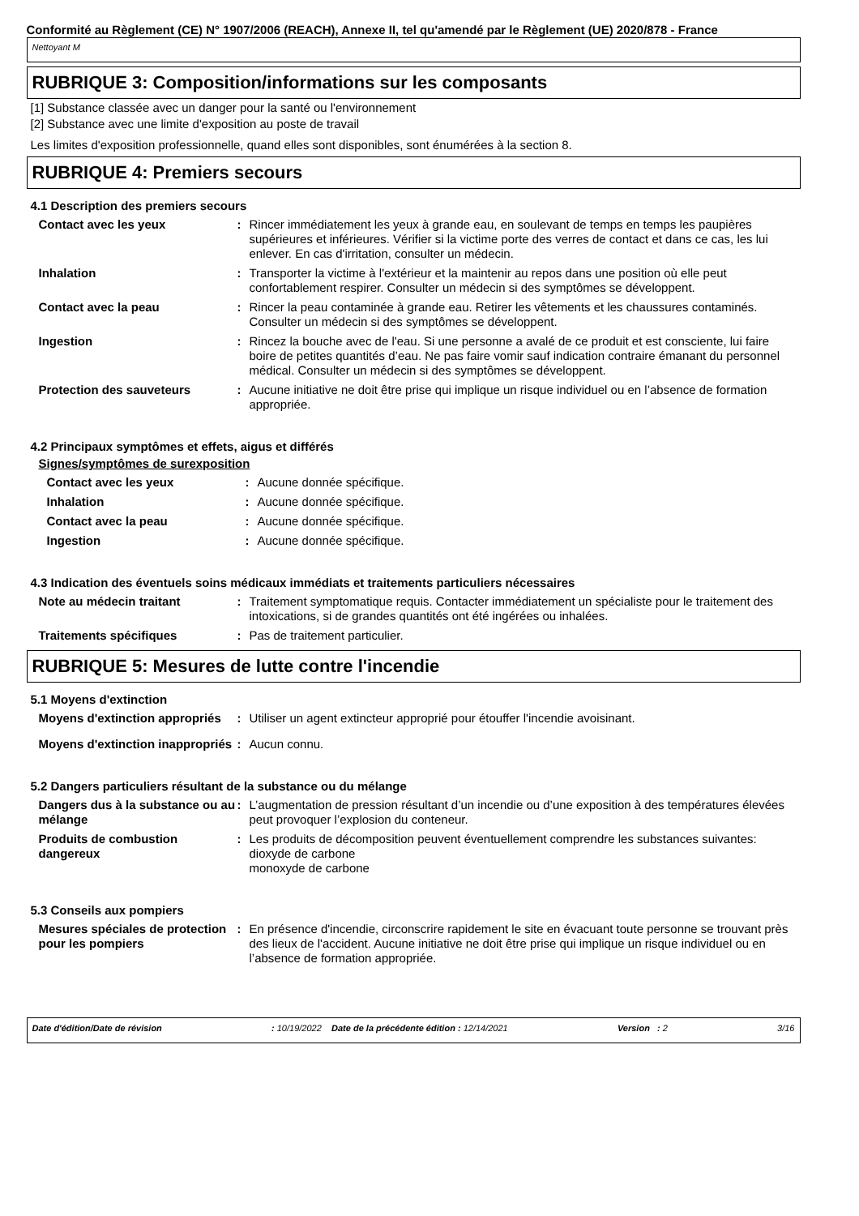Conformité au Règlement (CE) N° 1907/2006 (REACH), Annexe II, tel qu'amendé par le Règlement (UE) 2020/878 - France
Nettoyant M
RUBRIQUE 3: Composition/informations sur les composants
[1] Substance classée avec un danger pour la santé ou l'environnement
[2] Substance avec une limite d'exposition au poste de travail
Les limites d'exposition professionnelle, quand elles sont disponibles, sont énumérées à la section 8.
RUBRIQUE 4: Premiers secours
4.1 Description des premiers secours
| Contact avec les yeux | : | Rincer immédiatement les yeux à grande eau, en soulevant de temps en temps les paupières supérieures et inférieures. Vérifier si la victime porte des verres de contact et dans ce cas, les lui enlever. En cas d'irritation, consulter un médecin. |
| Inhalation | : | Transporter la victime à l'extérieur et la maintenir au repos dans une position où elle peut confortablement respirer. Consulter un médecin si des symptômes se développent. |
| Contact avec la peau | : | Rincer la peau contaminée à grande eau. Retirer les vêtements et les chaussures contaminés. Consulter un médecin si des symptômes se développent. |
| Ingestion | : | Rincez la bouche avec de l'eau. Si une personne a avalé de ce produit et est consciente, lui faire boire de petites quantités d’eau. Ne pas faire vomir sauf indication contraire émanant du personnel médical. Consulter un médecin si des symptômes se développent. |
| Protection des sauveteurs | : | Aucune initiative ne doit être prise qui implique un risque individuel ou en l’absence de formation appropriée. |
4.2 Principaux symptômes et effets, aigus et différés
Signes/symptômes de surexposition
| Contact avec les yeux | : | Aucune donnée spécifique. |
| Inhalation | : | Aucune donnée spécifique. |
| Contact avec la peau | : | Aucune donnée spécifique. |
| Ingestion | : | Aucune donnée spécifique. |
4.3 Indication des éventuels soins médicaux immédiats et traitements particuliers nécessaires
| Note au médecin traitant | : | Traitement symptomatique requis. Contacter immédiatement un spécialiste pour le traitement des intoxications, si de grandes quantités ont été ingérées ou inhalées. |
| Traitements spécifiques | : | Pas de traitement particulier. |
RUBRIQUE 5: Mesures de lutte contre l'incendie
5.1 Moyens d'extinction
| Moyens d'extinction appropriés | : | Utiliser un agent extincteur approprié pour étouffer l'incendie avoisinant. |
| Moyens d'extinction inappropriés | : | Aucun connu. |
5.2 Dangers particuliers résultant de la substance ou du mélange
| Dangers dus à la substance ou au mélange | : | L’augmentation de pression résultant d’un incendie ou d’une exposition à des températures élevées peut provoquer l’explosion du conteneur. |
| Produits de combustion dangereux | : | Les produits de décomposition peuvent éventuellement comprendre les substances suivantes: dioxyde de carbone monoxyde de carbone |
5.3 Conseils aux pompiers
| Mesures spéciales de protection pour les pompiers | : | En présence d'incendie, circonscrire rapidement le site en évacuant toute personne se trouvant près des lieux de l'accident. Aucune initiative ne doit être prise qui implique un risque individuel ou en l’absence de formation appropriée. |
Date d'édition/Date de révision: 10/19/2022 Date de la précédente édition : 12/14/2021 Version : 2 3/16